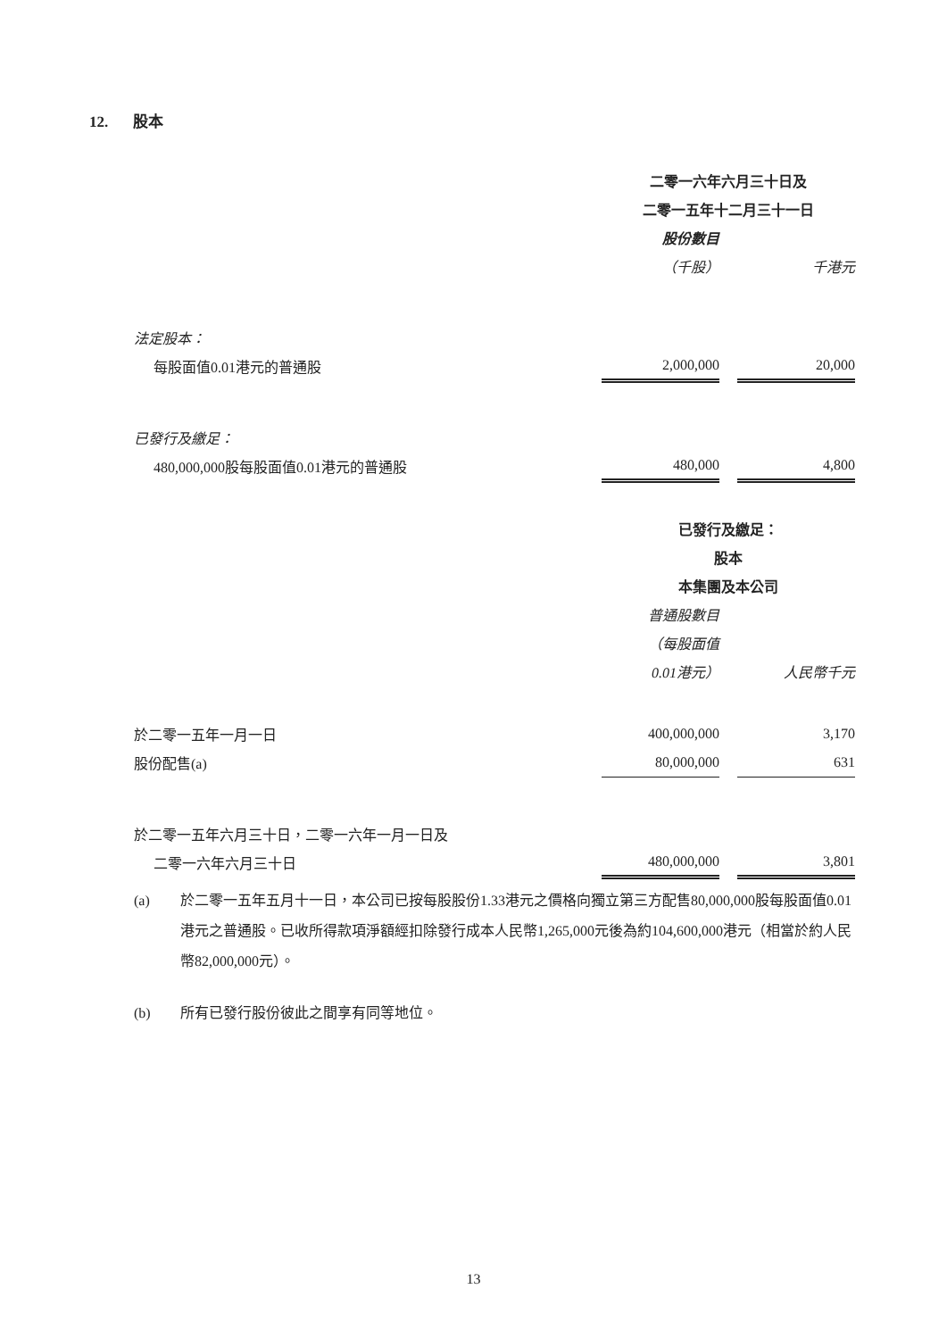12. 股本
| | 二零一六年六月三十日及 | | |
| | 二零一五年十二月三十一日 | | |
| | 股份數目 | | |
| | （千股） | | 千港元 |
| 法定股本： | | | |
| 每股面值0.01港元的普通股 | 2,000,000 | | 20,000 |
| 已發行及繳足： | | | |
| 480,000,000股每股面值0.01港元的普通股 | 480,000 | | 4,800 |
| | 已發行及繳足： | | |
| | 股本 | | |
| | 本集團及本公司 | | |
| | 普通股數目 | | |
| | （每股面值 | | |
| | 0.01港元） | | 人民幣千元 |
| 於二零一五年一月一日 | 400,000,000 | | 3,170 |
| 股份配售(a) | 80,000,000 | | 631 |
| 於二零一五年六月三十日，二零一六年一月一日及 | | | |
| 二零一六年六月三十日 | 480,000,000 | | 3,801 |
(a) 於二零一五年五月十一日，本公司已按每股股份1.33港元之價格向獨立第三方配售80,000,000股每股面值0.01港元之普通股。已收所得款項淨額經扣除發行成本人民幣1,265,000元後為約104,600,000港元（相當於約人民幣82,000,000元）。
(b) 所有已發行股份彼此之間享有同等地位。
13